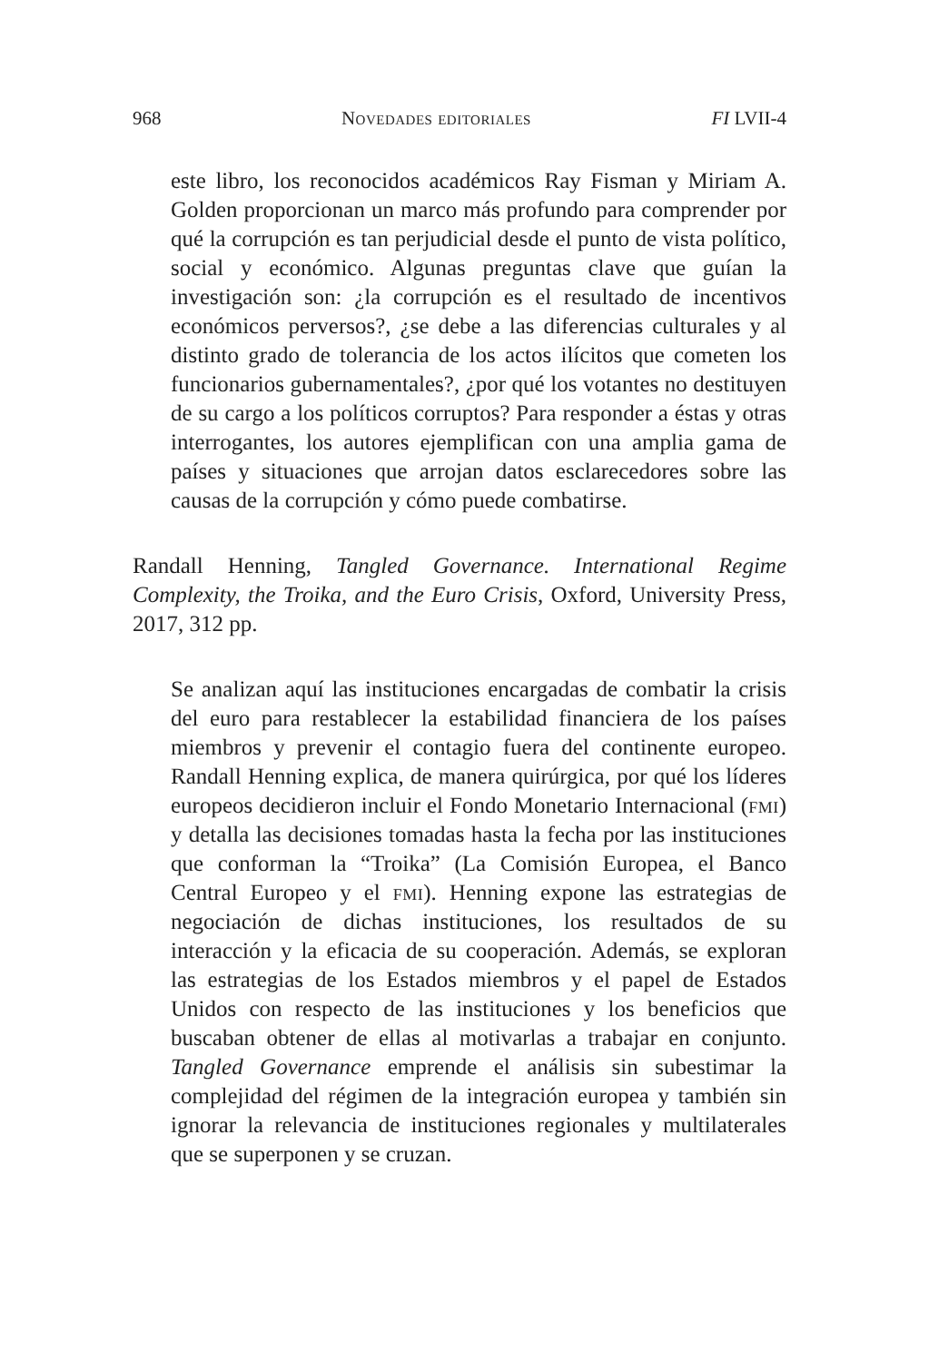968 Novedades editoriales FI LVII-4
este libro, los reconocidos académicos Ray Fisman y Miriam A. Golden proporcionan un marco más profundo para comprender por qué la corrupción es tan perjudicial desde el punto de vista político, social y económico. Algunas preguntas clave que guían la investigación son: ¿la corrupción es el resultado de incentivos económicos perversos?, ¿se debe a las diferencias culturales y al distinto grado de tolerancia de los actos ilícitos que cometen los funcionarios gubernamentales?, ¿por qué los votantes no destituyen de su cargo a los políticos corruptos? Para responder a éstas y otras interrogantes, los autores ejemplifican con una amplia gama de países y situaciones que arrojan datos esclarecedores sobre las causas de la corrupción y cómo puede combatirse.
Randall Henning, Tangled Governance. International Regime Complexity, the Troika, and the Euro Crisis, Oxford, University Press, 2017, 312 pp.
Se analizan aquí las instituciones encargadas de combatir la crisis del euro para restablecer la estabilidad financiera de los países miembros y prevenir el contagio fuera del continente europeo. Randall Henning explica, de manera quirúrgica, por qué los líderes europeos decidieron incluir el Fondo Monetario Internacional (fmi) y detalla las decisiones tomadas hasta la fecha por las instituciones que conforman la “Troika” (La Comisión Europea, el Banco Central Europeo y el fmi). Henning expone las estrategias de negociación de dichas instituciones, los resultados de su interacción y la eficacia de su cooperación. Además, se exploran las estrategias de los Estados miembros y el papel de Estados Unidos con respecto de las instituciones y los beneficios que buscaban obtener de ellas al motivarlas a trabajar en conjunto. Tangled Governance emprende el análisis sin subestimar la complejidad del régimen de la integración europea y también sin ignorar la relevancia de instituciones regionales y multilaterales que se superponen y se cruzan.